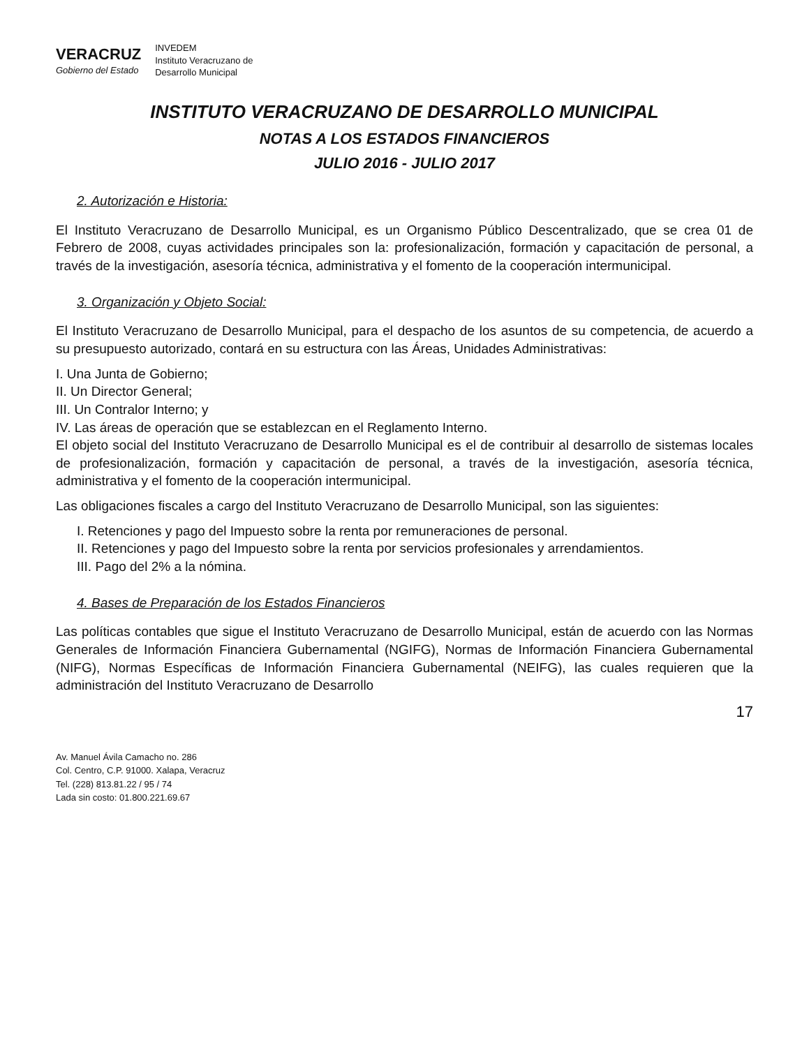VERACRUZ
Gobierno del Estado
INVEDEM
Instituto Veracruzano de
Desarrollo Municipal
INSTITUTO VERACRUZANO DE DESARROLLO MUNICIPAL
NOTAS A LOS ESTADOS FINANCIEROS
JULIO 2016 - JULIO 2017
2. Autorización e Historia:
El Instituto Veracruzano de Desarrollo Municipal, es un Organismo Público Descentralizado, que se crea 01 de Febrero de 2008, cuyas actividades principales son la: profesionalización, formación y capacitación de personal, a través de la investigación, asesoría técnica, administrativa y el fomento de la cooperación intermunicipal.
3. Organización y Objeto Social:
El Instituto Veracruzano de Desarrollo Municipal, para el despacho de los asuntos de su competencia, de acuerdo a su presupuesto autorizado, contará en su estructura con las Áreas, Unidades Administrativas:
I. Una Junta de Gobierno;
II. Un Director General;
III. Un Contralor Interno; y
IV. Las áreas de operación que se establezcan en el Reglamento Interno.
El objeto social del Instituto Veracruzano de Desarrollo Municipal es el de contribuir al desarrollo de sistemas locales de profesionalización, formación y capacitación de personal, a través de la investigación, asesoría técnica, administrativa y el fomento de la cooperación intermunicipal.
Las obligaciones fiscales a cargo del Instituto Veracruzano de Desarrollo Municipal, son las siguientes:
I. Retenciones y pago del Impuesto sobre la renta por remuneraciones de personal.
II. Retenciones y pago del Impuesto sobre la renta por servicios profesionales y arrendamientos.
III. Pago del 2% a la nómina.
4. Bases de Preparación de los Estados Financieros
Las políticas contables que sigue el Instituto Veracruzano de Desarrollo Municipal, están de acuerdo con las Normas Generales de Información Financiera Gubernamental (NGIFG), Normas de Información Financiera Gubernamental (NIFG), Normas Específicas de Información Financiera Gubernamental (NEIFG), las cuales requieren que la administración del Instituto Veracruzano de Desarrollo
17
Av. Manuel Ávila Camacho no. 286
Col. Centro, C.P. 91000. Xalapa, Veracruz
Tel. (228) 813.81.22 / 95 / 74
Lada sin costo: 01.800.221.69.67